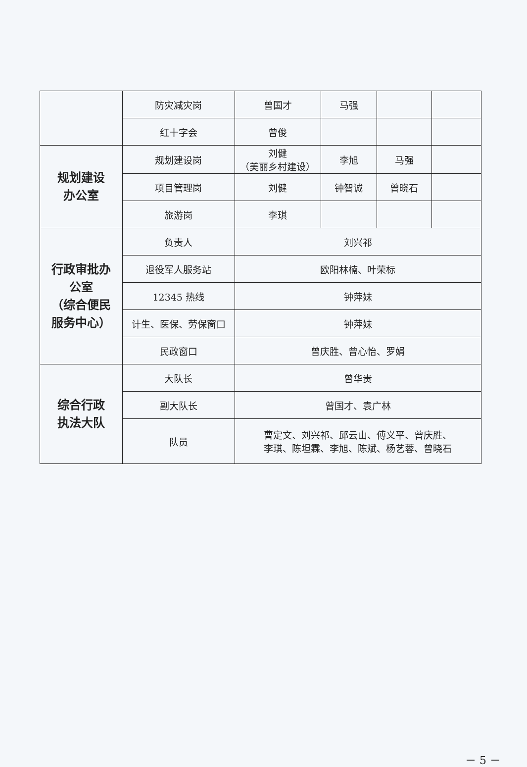| | 防灾减灾岗 | 曾国才 | 马强 | | |
| | 红十字会 | 曾俊 | | | |
| 规划建设 办公室 | 规划建设岗 | 刘健 （美丽乡村建设） | 李旭 | 马强 | |
| | 项目管理岗 | 刘健 | 钟智诚 | 曾晓石 | |
| | 旅游岗 | 李琪 | | | |
| 行政审批办 公室 （综合便民 服务中心） | 负责人 | 刘兴祁 | | | |
| | 退役军人服务站 | 欧阳林楠、叶荣标 | | | |
| | 12345 热线 | 钟萍妹 | | | |
| | 计生、医保、劳保窗口 | 钟萍妹 | | | |
| | 民政窗口 | 曾庆胜、曾心怡、罗娟 | | | |
| 综合行政 执法大队 | 大队长 | 曾华贵 | | | |
| | 副大队长 | 曾国才、袁广林 | | | |
| | 队员 | 曹定文、刘兴祁、邱云山、傅义平、曾庆胜、 李琪、陈坦霖、李旭、陈斌、杨艺蓉、曾晓石 | | | |
－ 5 －